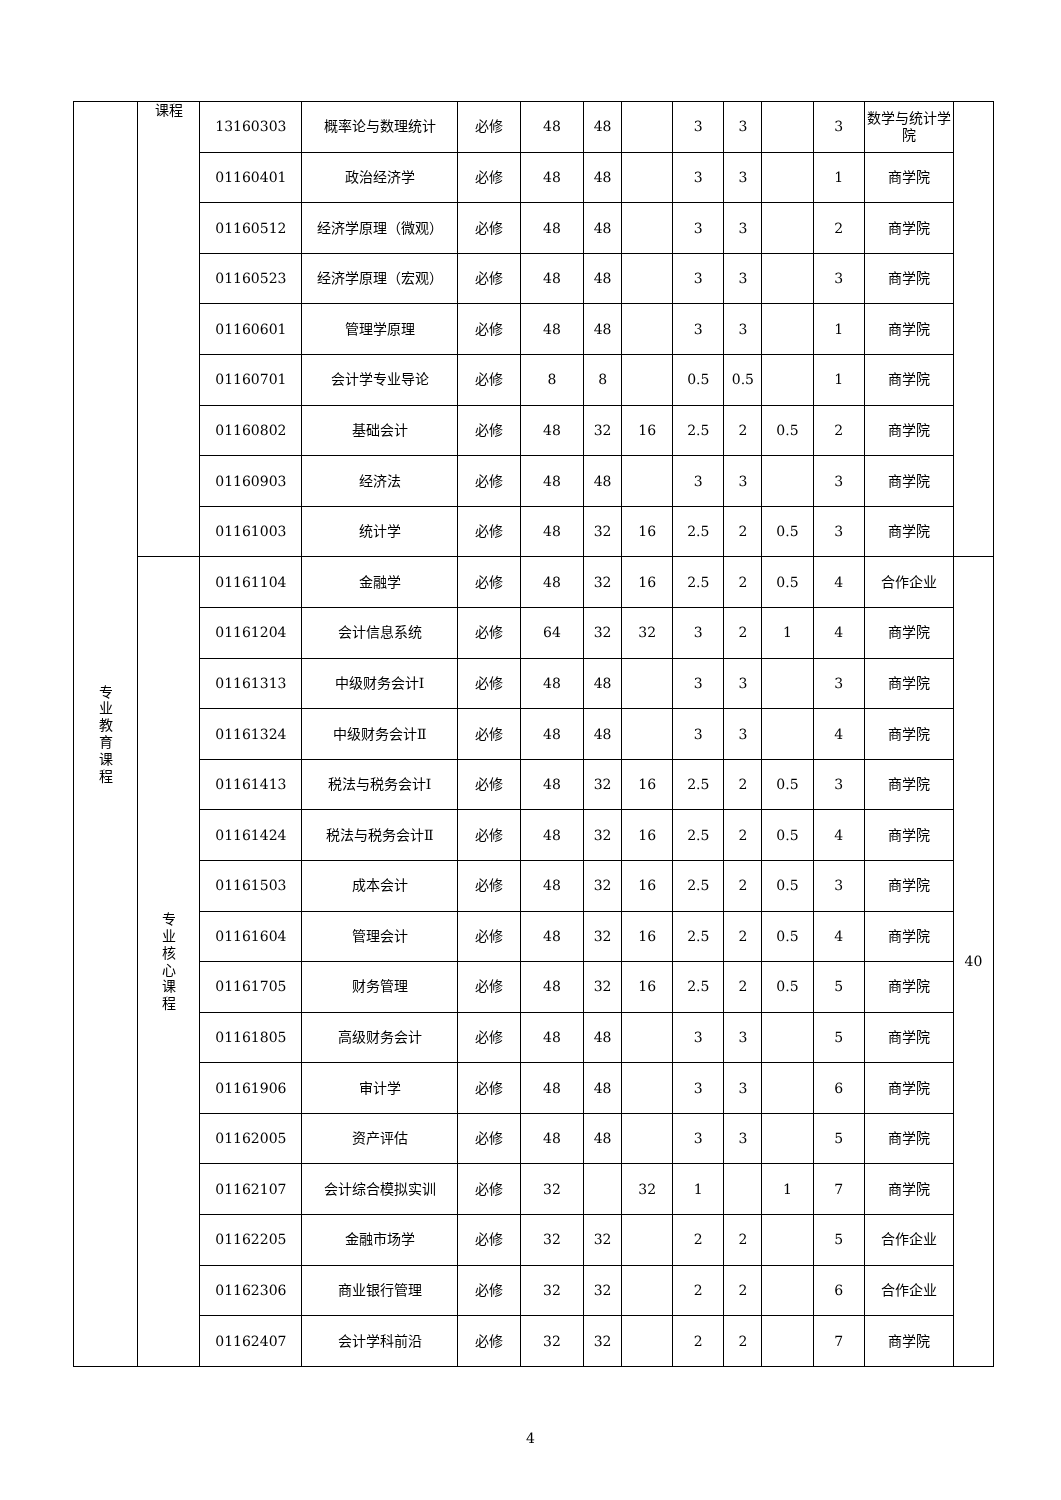| 专 业 教 育 课 程 | 课程 | 13160303 | 概率论与数理统计 | 必修 | 48 | 48 | | 3 | 3 | | 3 | 数学与统计学院 | |
| | | 01160401 | 政治经济学 | 必修 | 48 | 48 | | 3 | 3 | | 1 | 商学院 | |
| | | 01160512 | 经济学原理（微观） | 必修 | 48 | 48 | | 3 | 3 | | 2 | 商学院 | |
| | | 01160523 | 经济学原理（宏观） | 必修 | 48 | 48 | | 3 | 3 | | 3 | 商学院 | |
| | | 01160601 | 管理学原理 | 必修 | 48 | 48 | | 3 | 3 | | 1 | 商学院 | |
| | | 01160701 | 会计学专业导论 | 必修 | 8 | 8 | | 0.5 | 0.5 | | 1 | 商学院 | |
| | | 01160802 | 基础会计 | 必修 | 48 | 32 | 16 | 2.5 | 2 | 0.5 | 2 | 商学院 | |
| | | 01160903 | 经济法 | 必修 | 48 | 48 | | 3 | 3 | | 3 | 商学院 | |
| | | 01161003 | 统计学 | 必修 | 48 | 32 | 16 | 2.5 | 2 | 0.5 | 3 | 商学院 | |
| | 专 业 核 心 课 程 | 01161104 | 金融学 | 必修 | 48 | 32 | 16 | 2.5 | 2 | 0.5 | 4 | 合作企业 | 40 |
| | | 01161204 | 会计信息系统 | 必修 | 64 | 32 | 32 | 3 | 2 | 1 | 4 | 商学院 | |
| | | 01161313 | 中级财务会计Ⅰ | 必修 | 48 | 48 | | 3 | 3 | | 3 | 商学院 | |
| | | 01161324 | 中级财务会计Ⅱ | 必修 | 48 | 48 | | 3 | 3 | | 4 | 商学院 | |
| | | 01161413 | 税法与税务会计Ⅰ | 必修 | 48 | 32 | 16 | 2.5 | 2 | 0.5 | 3 | 商学院 | |
| | | 01161424 | 税法与税务会计Ⅱ | 必修 | 48 | 32 | 16 | 2.5 | 2 | 0.5 | 4 | 商学院 | |
| | | 01161503 | 成本会计 | 必修 | 48 | 32 | 16 | 2.5 | 2 | 0.5 | 3 | 商学院 | |
| | | 01161604 | 管理会计 | 必修 | 48 | 32 | 16 | 2.5 | 2 | 0.5 | 4 | 商学院 | |
| | | 01161705 | 财务管理 | 必修 | 48 | 32 | 16 | 2.5 | 2 | 0.5 | 5 | 商学院 | |
| | | 01161805 | 高级财务会计 | 必修 | 48 | 48 | | 3 | 3 | | 5 | 商学院 | |
| | | 01161906 | 审计学 | 必修 | 48 | 48 | | 3 | 3 | | 6 | 商学院 | |
| | | 01162005 | 资产评估 | 必修 | 48 | 48 | | 3 | 3 | | 5 | 商学院 | |
| | | 01162107 | 会计综合模拟实训 | 必修 | 32 | | 32 | 1 | | 1 | 7 | 商学院 | |
| | | 01162205 | 金融市场学 | 必修 | 32 | 32 | | 2 | 2 | | 5 | 合作企业 | |
| | | 01162306 | 商业银行管理 | 必修 | 32 | 32 | | 2 | 2 | | 6 | 合作企业 | |
| | | 01162407 | 会计学科前沿 | 必修 | 32 | 32 | | 2 | 2 | | 7 | 商学院 | |
4